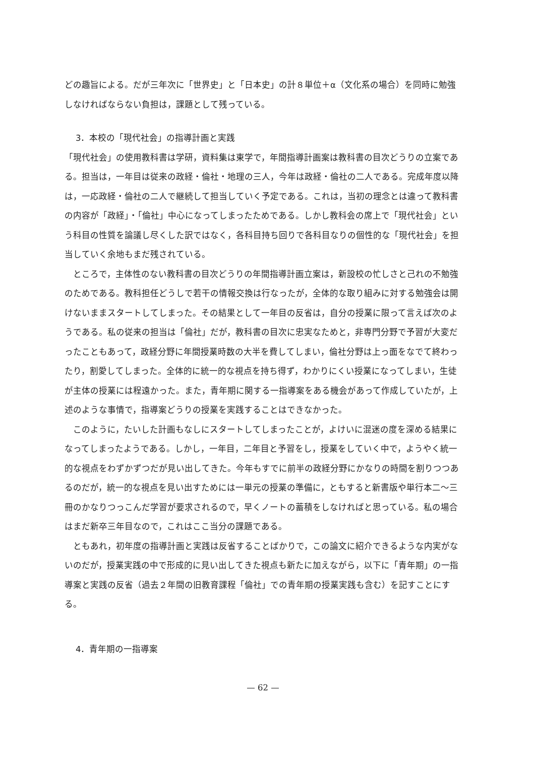どの趣旨による。だが三年次に「世界史」と「日本史」の計８単位＋α（文化系の場合）を同時に勉強しなければならない負担は，課題として残っている。
3．本校の「現代社会」の指導計画と実践
「現代社会」の使用教科書は学研，資料集は東学で，年間指導計画案は教科書の目次どうりの立案である。担当は，一年目は従来の政経・倫社・地理の三人，今年は政経・倫社の二人である。完成年度以降は，一応政経・倫社の二人で継続して担当していく予定である。これは，当初の理念とは違って教科書の内容が「政経」・「倫社」中心になってしまったためである。しかし教科会の席上で「現代社会」という科目の性質を論議し尽くした訳ではなく，各科目持ち回りで各科目なりの個性的な「現代社会」を担当していく余地もまだ残されている。
ところで，主体性のない教科書の目次どうりの年間指導計画立案は，新設校の忙しさと己れの不勉強のためである。教科担任どうしで若干の情報交換は行なったが，全体的な取り組みに対する勉強会は開けないままスタートしてしまった。その結果として一年目の反省は，自分の授業に限って言えば次のようである。私の従来の担当は「倫社」だが，教科書の目次に忠実なためと，非専門分野で予習が大変だったこともあって，政経分野に年間授業時数の大半を費してしまい，倫社分野は上っ面をなでて終わったり，割愛してしまった。全体的に統一的な視点を持ち得ず，わかりにくい授業になってしまい，生徒が主体の授業には程遠かった。また，青年期に関する一指導案をある機会があって作成していたが，上述のような事情で，指導案どうりの授業を実践することはできなかった。
このように，たいした計画もなしにスタートしてしまったことが，よけいに混迷の度を深める結果になってしまったようである。しかし，一年目，二年目と予習をし，授業をしていく中で，ようやく統一的な視点をわずかずつだが見い出してきた。今年もすでに前半の政経分野にかなりの時間を割りつつあるのだが，統一的な視点を見い出すためには一単元の授業の準備に，ともすると新書版や単行本二～三冊のかなりつっこんだ学習が要求されるので，早くノートの蓄積をしなければと思っている。私の場合はまだ新卒三年目なので，これはここ当分の課題である。
ともあれ，初年度の指導計画と実践は反省することばかりで，この論文に紹介できるような内実がないのだが，授業実践の中で形成的に見い出してきた視点も新たに加えながら，以下に「青年期」の一指導案と実践の反省（過去２年間の旧教育課程「倫社」での青年期の授業実践も含む）を記すことにする。
4．青年期の一指導案
— 62 —